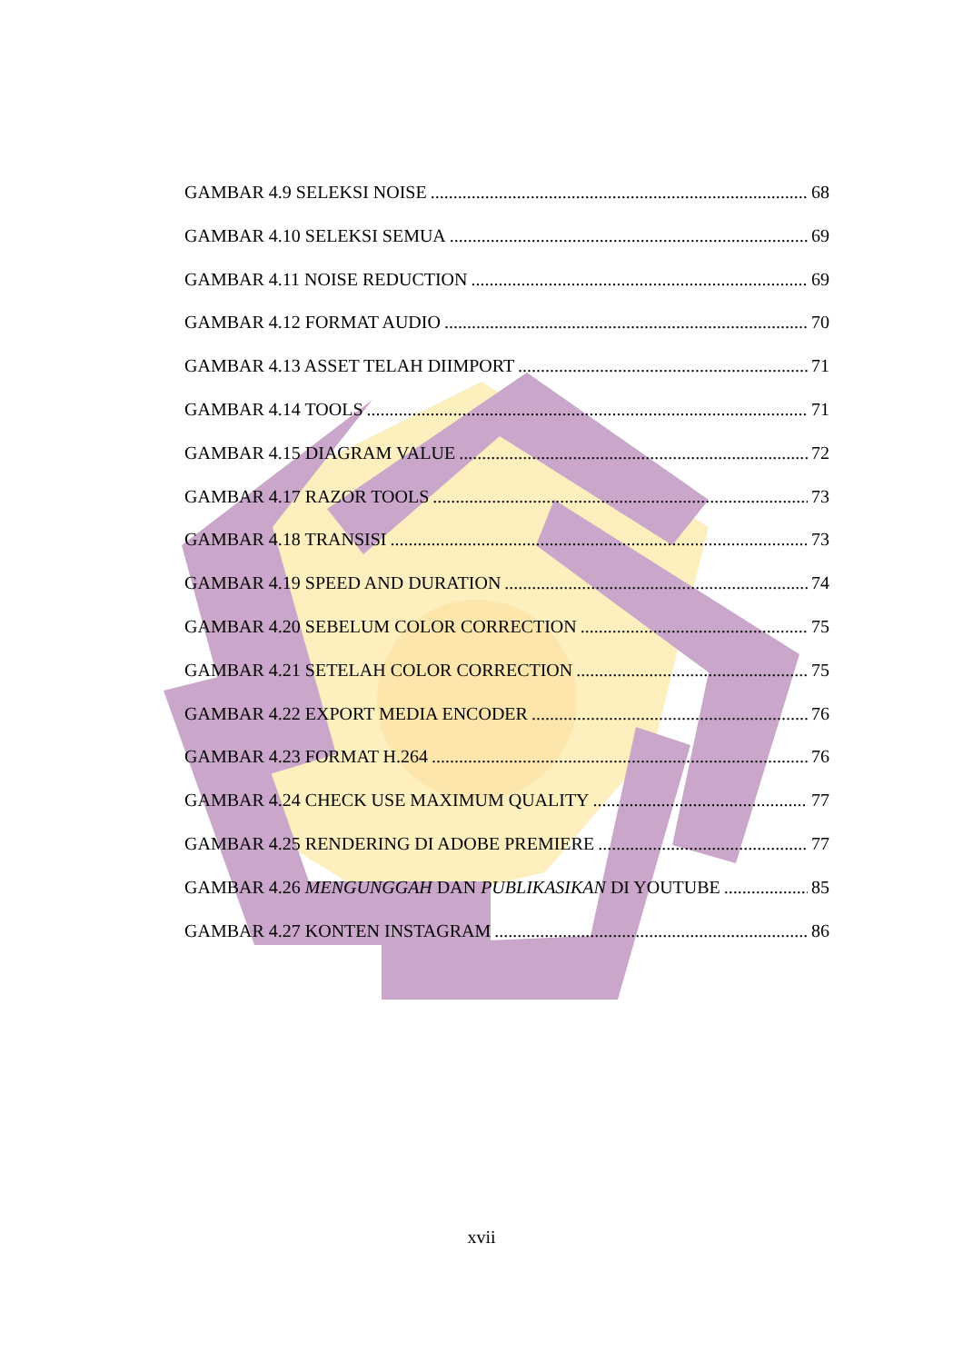GAMBAR 4.9 SELEKSI NOISE 68
GAMBAR 4.10 SELEKSI SEMUA 69
GAMBAR 4.11 NOISE REDUCTION 69
GAMBAR 4.12 FORMAT AUDIO 70
GAMBAR 4.13 ASSET TELAH DIIMPORT 71
GAMBAR 4.14 TOOLS 71
GAMBAR 4.15 DIAGRAM VALUE 72
GAMBAR 4.17 RAZOR TOOLS 73
GAMBAR 4.18 TRANSISI 73
GAMBAR 4.19 SPEED AND DURATION 74
GAMBAR 4.20 SEBELUM COLOR CORRECTION 75
GAMBAR 4.21 SETELAH COLOR CORRECTION 75
GAMBAR 4.22 EXPORT MEDIA ENCODER 76
GAMBAR 4.23 FORMAT H.264 76
GAMBAR 4.24 CHECK USE MAXIMUM QUALITY 77
GAMBAR 4.25 RENDERING DI ADOBE PREMIERE 77
GAMBAR 4.26 MENGUNGGAH DAN PUBLIKASIKAN DI YOUTUBE 85
GAMBAR 4.27 KONTEN INSTAGRAM 86
xvii